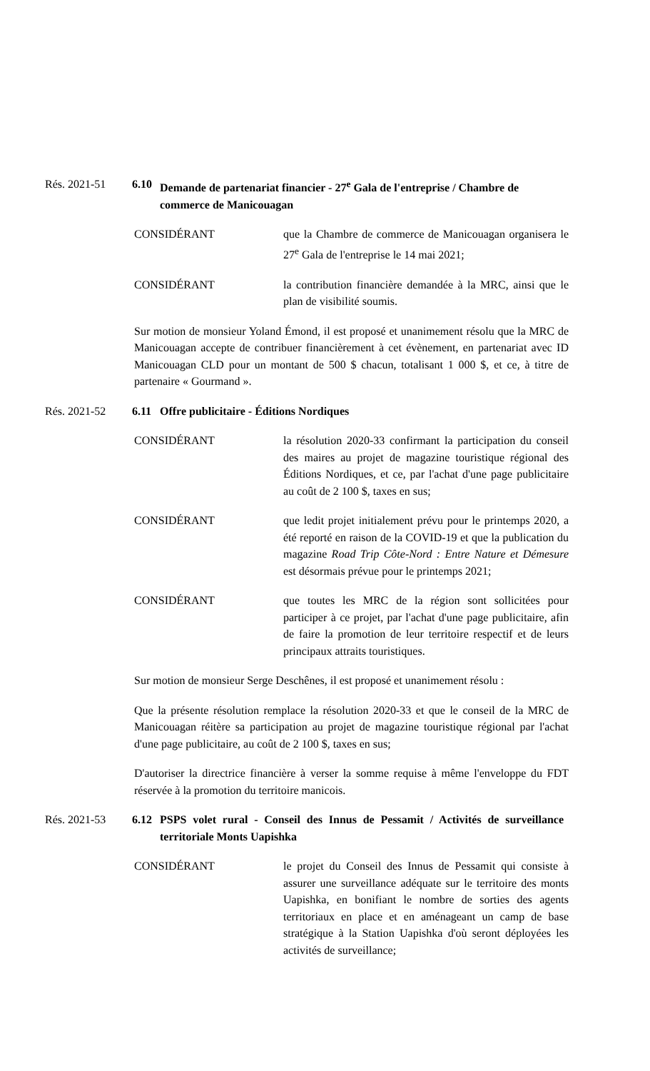Rés. 2021-51 6.10 Demande de partenariat financier - 27<sup>e</sup> Gala de l'entreprise / Chambre de commerce de Manicouagan
CONSIDÉRANT que la Chambre de commerce de Manicouagan organisera le 27<sup>e</sup> Gala de l'entreprise le 14 mai 2021;
CONSIDÉRANT la contribution financière demandée à la MRC, ainsi que le plan de visibilité soumis.
Sur motion de monsieur Yoland Émond, il est proposé et unanimement résolu que la MRC de Manicouagan accepte de contribuer financièrement à cet évènement, en partenariat avec ID Manicouagan CLD pour un montant de 500 $ chacun, totalisant 1 000 $, et ce, à titre de partenaire « Gourmand ».
Rés. 2021-52 6.11 Offre publicitaire - Éditions Nordiques
CONSIDÉRANT la résolution 2020-33 confirmant la participation du conseil des maires au projet de magazine touristique régional des Éditions Nordiques, et ce, par l'achat d'une page publicitaire au coût de 2 100 $, taxes en sus;
CONSIDÉRANT que ledit projet initialement prévu pour le printemps 2020, a été reporté en raison de la COVID-19 et que la publication du magazine Road Trip Côte-Nord : Entre Nature et Démesure est désormais prévue pour le printemps 2021;
CONSIDÉRANT que toutes les MRC de la région sont sollicitées pour participer à ce projet, par l'achat d'une page publicitaire, afin de faire la promotion de leur territoire respectif et de leurs principaux attraits touristiques.
Sur motion de monsieur Serge Deschênes, il est proposé et unanimement résolu :
Que la présente résolution remplace la résolution 2020-33 et que le conseil de la MRC de Manicouagan réitère sa participation au projet de magazine touristique régional par l'achat d'une page publicitaire, au coût de 2 100 $, taxes en sus;
D'autoriser la directrice financière à verser la somme requise à même l'enveloppe du FDT réservée à la promotion du territoire manicois.
Rés. 2021-53 6.12 PSPS volet rural - Conseil des Innus de Pessamit / Activités de surveillance territoriale Monts Uapishka
CONSIDÉRANT le projet du Conseil des Innus de Pessamit qui consiste à assurer une surveillance adéquate sur le territoire des monts Uapishka, en bonifiant le nombre de sorties des agents territoriaux en place et en aménageant un camp de base stratégique à la Station Uapishka d'où seront déployées les activités de surveillance;